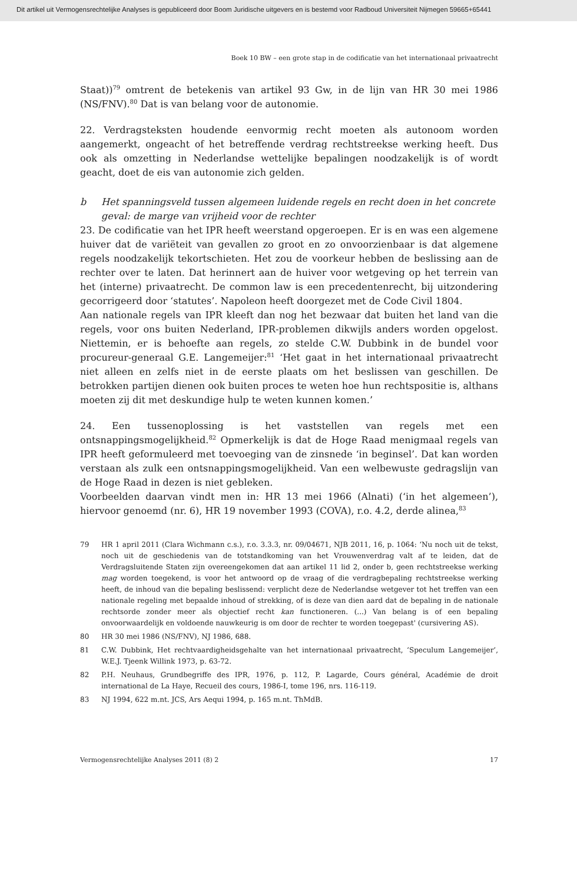Dit artikel uit Vermogensrechtelijke Analyses is gepubliceerd door Boom Juridische uitgevers en is bestemd voor Radboud Universiteit Nijmegen 59665+65441
Boek 10 BW – een grote stap in de codificatie van het internationaal privaatrecht
Staat))<sup>79</sup> omtrent de betekenis van artikel 93 Gw, in de lijn van HR 30 mei 1986 (NS/FNV).<sup>80</sup> Dat is van belang voor de autonomie.
22. Verdragsteksten houdende eenvormig recht moeten als autonoom worden aangemerkt, ongeacht of het betreffende verdrag rechtstreekse werking heeft. Dus ook als omzetting in Nederlandse wettelijke bepalingen noodzakelijk is of wordt geacht, doet de eis van autonomie zich gelden.
b Het spanningsveld tussen algemeen luidende regels en recht doen in het concrete geval: de marge van vrijheid voor de rechter
23. De codificatie van het IPR heeft weerstand opgeroepen. Er is en was een algemene huiver dat de variëteit van gevallen zo groot en zo onvoorzienbaar is dat algemene regels noodzakelijk tekortschieten. Het zou de voorkeur hebben de beslissing aan de rechter over te laten. Dat herinnert aan de huiver voor wetgeving op het terrein van het (interne) privaatrecht. De common law is een precedentenrecht, bij uitzondering gecorrigeerd door ‘statutes’. Napoleon heeft doorgezet met de Code Civil 1804.
Aan nationale regels van IPR kleeft dan nog het bezwaar dat buiten het land van die regels, voor ons buiten Nederland, IPR-problemen dikwijls anders worden opgelost. Niettemin, er is behoefte aan regels, zo stelde C.W. Dubbink in de bundel voor procureur-generaal G.E. Langemeijer:<sup>81</sup> ‘Het gaat in het internationaal privaatrecht niet alleen en zelfs niet in de eerste plaats om het beslissen van geschillen. De betrokken partijen dienen ook buiten proces te weten hoe hun rechtspositie is, althans moeten zij dit met deskundige hulp te weten kunnen komen.’
24. Een tussenoplossing is het vaststellen van regels met een ontsnappingsmogelijkheid.<sup>82</sup> Opmerkelijk is dat de Hoge Raad menigmaal regels van IPR heeft geformuleerd met toevoeging van de zinsnede ‘in beginsel’. Dat kan worden verstaan als zulk een ontsnappingsmogelijkheid. Van een welbewuste gedragslijn van de Hoge Raad in dezen is niet gebleken.
Voorbeelden daarvan vindt men in: HR 13 mei 1966 (Alnati) (‘in het algemeen’), hiervoor genoemd (nr. 6), HR 19 november 1993 (COVA), r.o. 4.2, derde alinea,<sup>83</sup>
79 HR 1 april 2011 (Clara Wichmann c.s.), r.o. 3.3.3, nr. 09/04671, NJB 2011, 16, p. 1064: ‘Nu noch uit de tekst, noch uit de geschiedenis van de totstandkoming van het Vrouwenverdrag valt af te leiden, dat de Verdragsluitende Staten zijn overeengekomen dat aan artikel 11 lid 2, onder b, geen rechtstreekse werking mag worden toegekend, is voor het antwoord op de vraag of die verdragbepaling rechtstreekse werking heeft, de inhoud van die bepaling beslissend: verplicht deze de Nederlandse wetgever tot het treffen van een nationale regeling met bepaalde inhoud of strekking, of is deze van dien aard dat de bepaling in de nationale rechtsorde zonder meer als objectief recht kan functioneren. (...) Van belang is of een bepaling onvoorwaardelijk en voldoende nauwkeurig is om door de rechter te worden toegepast' (cursivering AS).
80 HR 30 mei 1986 (NS/FNV), NJ 1986, 688.
81 C.W. Dubbink, Het rechtvaardigheidsgehalte van het internationaal privaatrecht, ‘Speculum Langemeijer’, W.E.J. Tjeenk Willink 1973, p. 63-72.
82 P.H. Neuhaus, Grundbegriffe des IPR, 1976, p. 112, P. Lagarde, Cours général, Académie de droit international de La Haye, Recueil des cours, 1986-I, tome 196, nrs. 116-119.
83 NJ 1994, 622 m.nt. JCS, Ars Aequi 1994, p. 165 m.nt. ThMdB.
Vermogensrechtelijke Analyses 2011 (8) 2 17